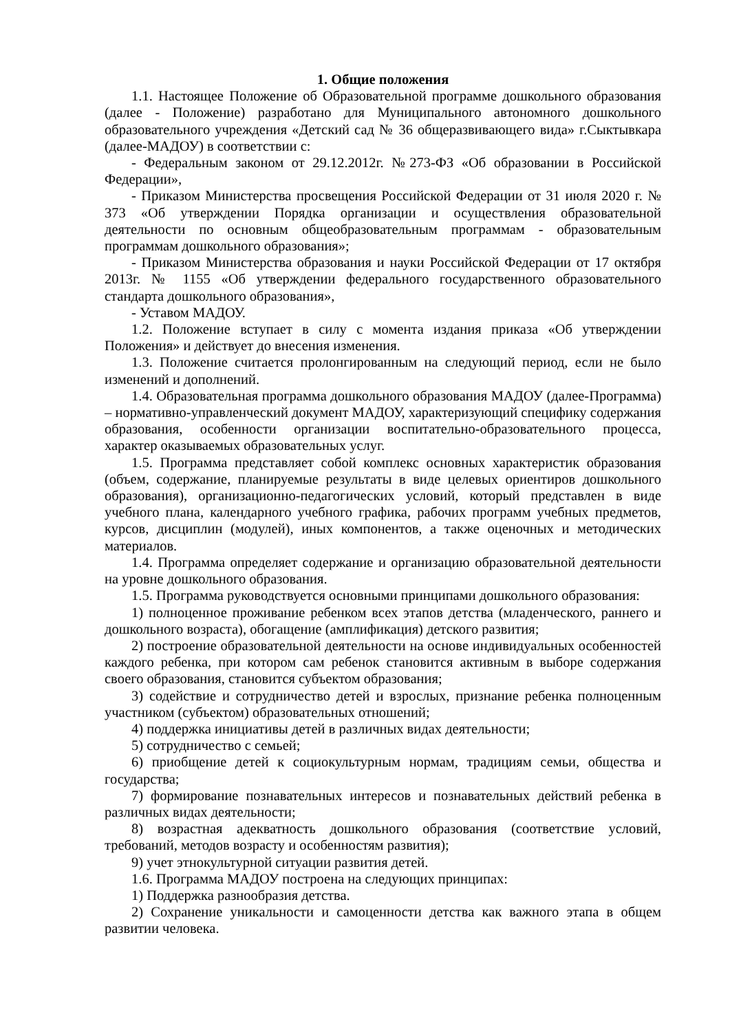1. Общие положения
1.1. Настоящее Положение об Образовательной программе дошкольного образования (далее - Положение) разработано для Муниципального автономного дошкольного образовательного учреждения «Детский сад № 36 общеразвивающего вида» г.Сыктывкара (далее-МАДОУ) в соответствии с:
- Федеральным законом от 29.12.2012г. №273-ФЗ «Об образовании в Российской Федерации»,
- Приказом Министерства просвещения Российской Федерации от 31 июля 2020 г. № 373 «Об утверждении Порядка организации и осуществления образовательной деятельности по основным общеобразовательным программам - образовательным программам дошкольного образования»;
- Приказом Министерства образования и науки Российской Федерации от 17 октября 2013г. № 1155 «Об утверждении федерального государственного образовательного стандарта дошкольного образования»,
- Уставом МАДОУ.
1.2. Положение вступает в силу с момента издания приказа «Об утверждении Положения» и действует до внесения изменения.
1.3. Положение считается пролонгированным на следующий период, если не было изменений и дополнений.
1.4. Образовательная программа дошкольного образования МАДОУ (далее-Программа) – нормативно-управленческий документ МАДОУ, характеризующий специфику содержания образования, особенности организации воспитательно-образовательного процесса, характер оказываемых образовательных услуг.
1.5. Программа представляет собой комплекс основных характеристик образования (объем, содержание, планируемые результаты в виде целевых ориентиров дошкольного образования), организационно-педагогических условий, который представлен в виде учебного плана, календарного учебного графика, рабочих программ учебных предметов, курсов, дисциплин (модулей), иных компонентов, а также оценочных и методических материалов.
1.4. Программа определяет содержание и организацию образовательной деятельности на уровне дошкольного образования.
1.5. Программа руководствуется основными принципами дошкольного образования:
1) полноценное проживание ребенком всех этапов детства (младенческого, раннего и дошкольного возраста), обогащение (амплификация) детского развития;
2) построение образовательной деятельности на основе индивидуальных особенностей каждого ребенка, при котором сам ребенок становится активным в выборе содержания своего образования, становится субъектом образования;
3) содействие и сотрудничество детей и взрослых, признание ребенка полноценным участником (субъектом) образовательных отношений;
4) поддержка инициативы детей в различных видах деятельности;
5) сотрудничество с семьей;
6) приобщение детей к социокультурным нормам, традициям семьи, общества и государства;
7) формирование познавательных интересов и познавательных действий ребенка в различных видах деятельности;
8) возрастная адекватность дошкольного образования (соответствие условий, требований, методов возрасту и особенностям развития);
9) учет этнокультурной ситуации развития детей.
1.6. Программа МАДОУ построена на следующих принципах:
1) Поддержка разнообразия детства.
2) Сохранение уникальности и самоценности детства как важного этапа в общем развитии человека.